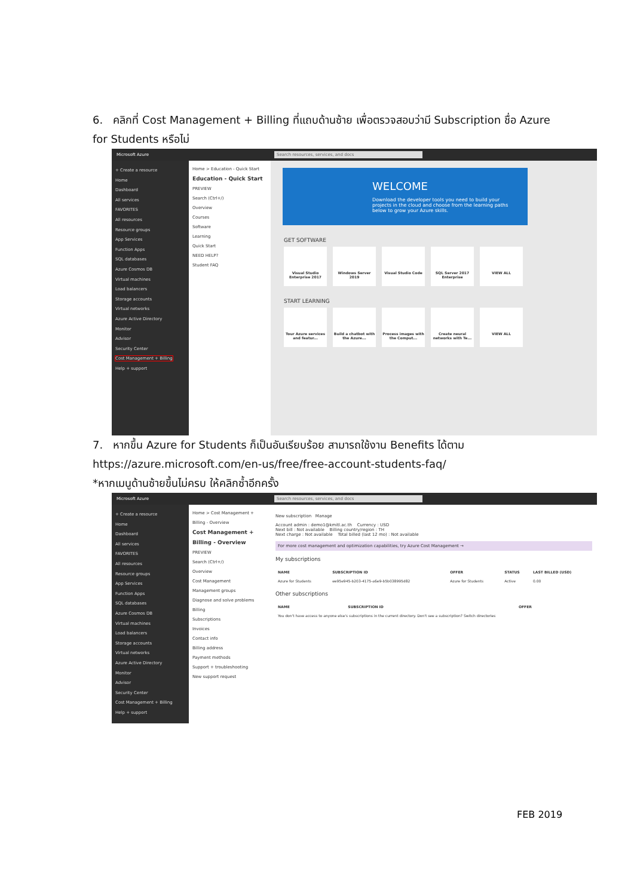6. คลิกที่ Cost Management + Billing ที่แถบด้านซ้าย เพื่อตรวจสอบว่ามี Subscription ชื่อ Azure for Students หรือไม่
Microsoft Azure Search resources, services, and docs
+ Create a resource
Home
Dashboard
All services
FAVORITES
All resources
Resource groups
App Services
Function Apps
SQL databases
Azure Cosmos DB
Virtual machines
Load balancers
Storage accounts
Virtual networks
Azure Active Directory
Monitor
Advisor
Security Center
Cost Management + Billing
Help + support
Home > Education - Quick Start
Education - Quick Start
PREVIEW
Search (Ctrl+/)
Overview
Courses
Software
Learning
Quick Start
NEED HELP?
Student FAQ
WELCOME
Download the developer tools you need to build your projects in the cloud and choose from the learning paths below to grow your Azure skills.
GET SOFTWARE
Visual Studio Enterprise 2017
Windows Server 2019 Visual Studio Code SQL Server 2017 Enterprise
VIEW ALL
START LEARNING
Tour Azure services and featur...
Build a chatbot with the Azure...
Process images with the Comput...
Create neural networks with Te...
VIEW ALL
7. หากขึ้น Azure for Students ก็เป็นอันเรียบร้อย สามารถใช้งาน Benefits ได้ตาม
https://azure.microsoft.com/en-us/free/free-account-students-faq/
*หากเมนูด้านซ้ายขึ้นไม่ครบ ให้คลิกซ้ำอีกครั้ง
Microsoft Azure Search resources, services, and docs
+ Create a resource
Home
Dashboard
All services
FAVORITES
All resources
Resource groups
App Services
Function Apps
SQL databases
Azure Cosmos DB
Virtual machines
Load balancers
Storage accounts
Virtual networks
Azure Active Directory
Monitor
Advisor
Security Center
Cost Management + Billing
Help + support
Home > Cost Management + Billing - Overview
Cost Management + Billing - Overview
PREVIEW
Search (Ctrl+/)
Overview
Cost Management
Management groups
Diagnose and solve problems
Billing
Subscriptions
Invoices
Contact info
Billing address
Payment methods
Support + troubleshooting
New support request
New subscription Manage
Account admin : demo1@kmitl.ac.th Currency : USD
Next bill : Not available Billing country/region : TH
Next charge : Not available Total billed (last 12 mo) : Not available
For more cost management and optimization capabilities, try Azure Cost Management →
My subscriptions
| NAME | SUBSCRIPTION ID | OFFER | STATUS | LAST BILLED (USD) |
| --- | --- | --- | --- | --- |
| Azure for Students | ee95e945-b203-4175-a6e9-b5b038995d82 | Azure for Students | Active | 0.00 |
Other subscriptions
| NAME | SUBSCRIPTION ID | OFFER |
| --- | --- | --- |
| You don't have access to anyone else's subscriptions in the current directory. Don't see a subscription? Switch directories | | |
FEB 2019